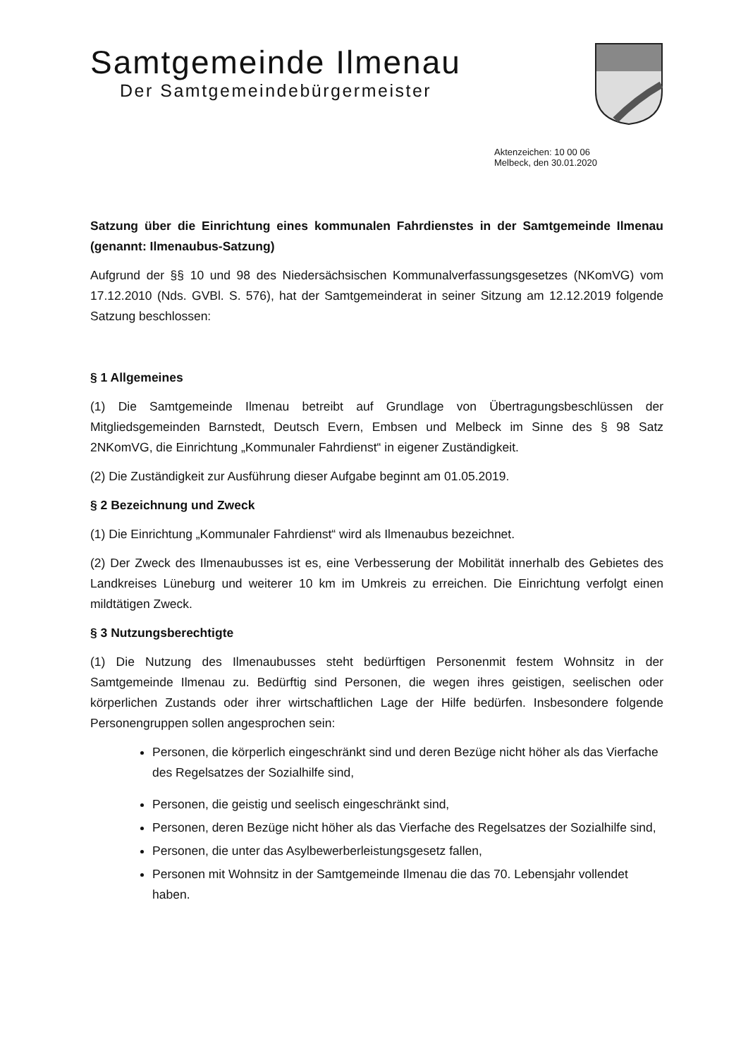Samtgemeinde Ilmenau
Der Samtgemeindebürgermeister
Aktenzeichen: 10 00 06
Melbeck, den 30.01.2020
Satzung über die Einrichtung eines kommunalen Fahrdienstes in der Samtgemeinde Ilmenau (genannt: Ilmenaubus-Satzung)
Aufgrund der §§ 10 und 98 des Niedersächsischen Kommunalverfassungsgesetzes (NKomVG) vom 17.12.2010 (Nds. GVBl. S. 576), hat der Samtgemeinderat in seiner Sitzung am 12.12.2019 folgende Satzung beschlossen:
§ 1 Allgemeines
(1) Die Samtgemeinde Ilmenau betreibt auf Grundlage von Übertragungsbeschlüssen der Mitgliedsgemeinden Barnstedt, Deutsch Evern, Embsen und Melbeck im Sinne des § 98 Satz 2NKomVG, die Einrichtung „Kommunaler Fahrdienst“ in eigener Zuständigkeit.
(2) Die Zuständigkeit zur Ausführung dieser Aufgabe beginnt am 01.05.2019.
§ 2 Bezeichnung und Zweck
(1) Die Einrichtung „Kommunaler Fahrdienst“ wird als Ilmenaubus bezeichnet.
(2) Der Zweck des Ilmenaubusses ist es, eine Verbesserung der Mobilität innerhalb des Gebietes des Landkreises Lüneburg und weiterer 10 km im Umkreis zu erreichen. Die Einrichtung verfolgt einen mildtätigen Zweck.
§ 3 Nutzungsberechtigte
(1) Die Nutzung des Ilmenaubusses steht bedürftigen Personenmit festem Wohnsitz in der Samtgemeinde Ilmenau zu. Bedürftig sind Personen, die wegen ihres geistigen, seelischen oder körperlichen Zustands oder ihrer wirtschaftlichen Lage der Hilfe bedürfen. Insbesondere folgende Personengruppen sollen angesprochen sein:
Personen, die körperlich eingeschränkt sind und deren Bezüge nicht höher als das Vierfache des Regelsatzes der Sozialhilfe sind,
Personen, die geistig und seelisch eingeschränkt sind,
Personen, deren Bezüge nicht höher als das Vierfache des Regelsatzes der Sozialhilfe sind,
Personen, die unter das Asylbewerberleistungsgesetz fallen,
Personen mit Wohnsitz in der Samtgemeinde Ilmenau die das 70. Lebensjahr vollendet haben.